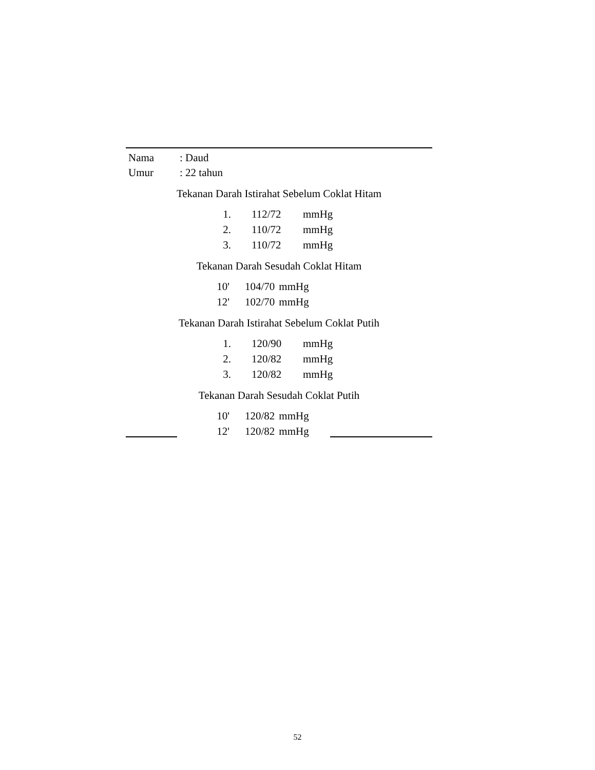Nama: Daud
Umur: 22 tahun
Tekanan Darah Istirahat Sebelum Coklat Hitam
| 1. | 112/72 | mmHg |
| 2. | 110/72 | mmHg |
| 3. | 110/72 | mmHg |
Tekanan Darah Sesudah Coklat Hitam
| 10' | 104/70 | mmHg |
| 12' | 102/70 | mmHg |
Tekanan Darah Istirahat Sebelum Coklat Putih
| 1. | 120/90 | mmHg |
| 2. | 120/82 | mmHg |
| 3. | 120/82 | mmHg |
Tekanan Darah Sesudah Coklat Putih
| 10' | 120/82 | mmHg |
| 12' | 120/82 | mmHg |
52